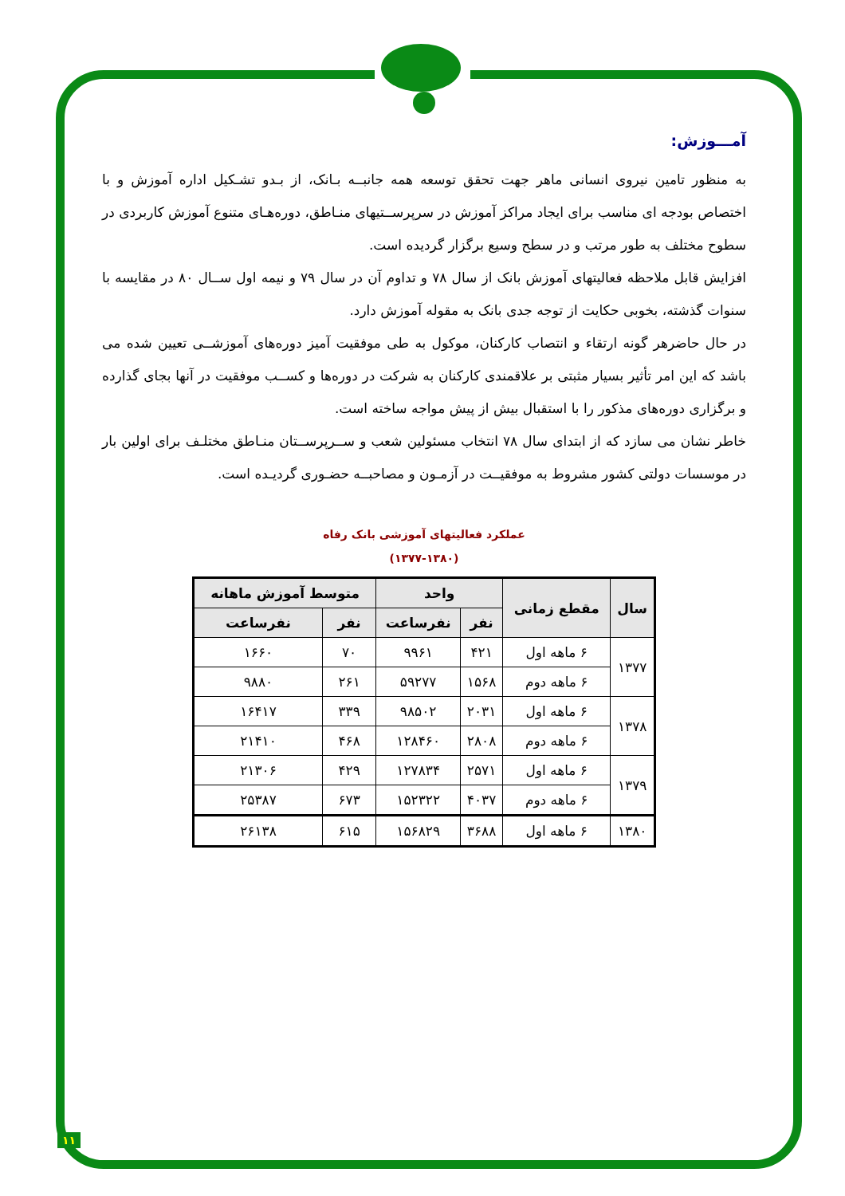آمـــوزش:
به منظور تامین نیروی انسانی ماهر جهت تحقق توسعه همه جانبــه بـانک، از بـدو تشـکیل اداره آموزش و با اختصاص بودجه ای مناسب برای ایجاد مراکز آموزش در سرپرســتیهای منـاطق، دوره‌هـای متنوع آموزش کاربردی در سطوح مختلف به طور مرتب و در سطح وسیع برگزار گردیده است.
افزایش قابل ملاحظه فعالیتهای آموزش بانک از سال ۷۸ و تداوم آن در سال ۷۹ و نیمه اول ســال ۸۰ در مقایسه با سنوات گذشته، بخوبی حکایت از توجه جدی بانک به مقوله آموزش دارد.
در حال حاضرهر گونه ارتقاء و انتصاب کارکنان، موکول به طی موفقیت آمیز دوره‌های آموزشــی تعیین شده می باشد که این امر تأثیر بسیار مثبتی بر علاقمندی کارکنان به شرکت در دوره‌ها و کســب موفقیت در آنها بجای گذارده و برگزاری دوره‌های مذکور را با استقبال بیش از پیش مواجه ساخته است.
خاطر نشان می سازد که از ابتدای سال ۷۸ انتخاب مسئولین شعب و ســرپرســتان منـاطق مختلـف برای اولین بار در موسسات دولتی کشور مشروط به موفقیــت در آزمـون و مصاحبــه حضـوری گردیـده است.
عملکرد فعالیتهای آموزشی بانک رفاه
(۱۳۷۷-۱۳۸۰)
| سال | مقطع زمانی | واحد | | متوسط آموزش ماهانه | |
| --- | --- | --- | --- | --- | --- |
| | | نفر | نفرساعت | نفر | نفرساعت |
| ۱۳۷۷ | ۶ ماهه اول | ۴۲۱ | ۹۹۶۱ | ۷۰ | ۱۶۶۰ |
| | ۶ ماهه دوم | ۱۵۶۸ | ۵۹۲۷۷ | ۲۶۱ | ۹۸۸۰ |
| ۱۳۷۸ | ۶ ماهه اول | ۲۰۳۱ | ۹۸۵۰۲ | ۳۳۹ | ۱۶۴۱۷ |
| | ۶ ماهه دوم | ۲۸۰۸ | ۱۲۸۴۶۰ | ۴۶۸ | ۲۱۴۱۰ |
| ۱۳۷۹ | ۶ ماهه اول | ۲۵۷۱ | ۱۲۷۸۳۴ | ۴۲۹ | ۲۱۳۰۶ |
| | ۶ ماهه دوم | ۴۰۳۷ | ۱۵۲۳۲۲ | ۶۷۳ | ۲۵۳۸۷ |
| ۱۳۸۰ | ۶ ماهه اول | ۳۶۸۸ | ۱۵۶۸۲۹ | ۶۱۵ | ۲۶۱۳۸ |
۱۱